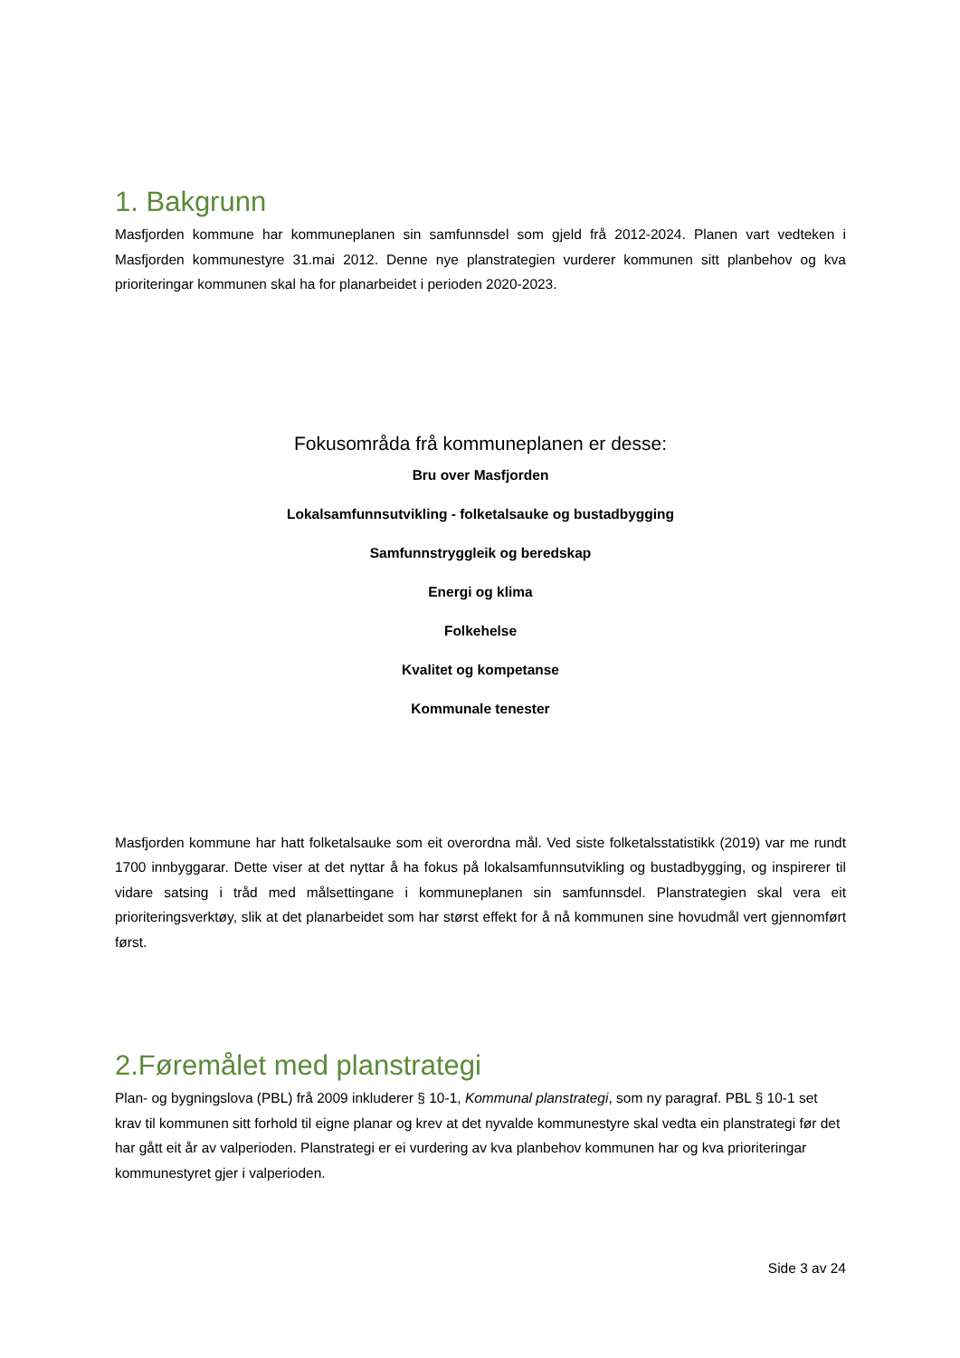1. Bakgrunn
Masfjorden kommune har kommuneplanen sin samfunnsdel som gjeld frå 2012-2024. Planen vart vedteken i Masfjorden kommunestyre 31.mai 2012. Denne nye planstrategien vurderer kommunen sitt planbehov og kva prioriteringar kommunen skal ha for planarbeidet i perioden 2020-2023.
Fokusområda frå kommuneplanen er desse:
Bru over Masfjorden
Lokalsamfunnsutvikling - folketalsauke og bustadbygging
Samfunnstryggleik og beredskap
Energi og klima
Folkehelse
Kvalitet og kompetanse
Kommunale tenester
Masfjorden kommune har hatt folketalsauke som eit overordna mål. Ved siste folketalsstatistikk (2019) var me rundt 1700 innbyggarar. Dette viser at det nyttar å ha fokus på lokalsamfunnsutvikling og bustadbygging, og inspirerer til vidare satsing i tråd med målsettingane i kommuneplanen sin samfunnsdel. Planstrategien skal vera eit prioriteringsverktøy, slik at det planarbeidet som har størst effekt for å nå kommunen sine hovudmål vert gjennomført først.
2.Føremålet med planstrategi
Plan- og bygningslova (PBL) frå 2009 inkluderer § 10-1, Kommunal planstrategi, som ny paragraf. PBL § 10-1 set krav til kommunen sitt forhold til eigne planar og krev at det nyvalde kommunestyre skal vedta ein planstrategi før det har gått eit år av valperioden. Planstrategi er ei vurdering av kva planbehov kommunen har og kva prioriteringar kommunestyret gjer i valperioden.
Side 3 av 24